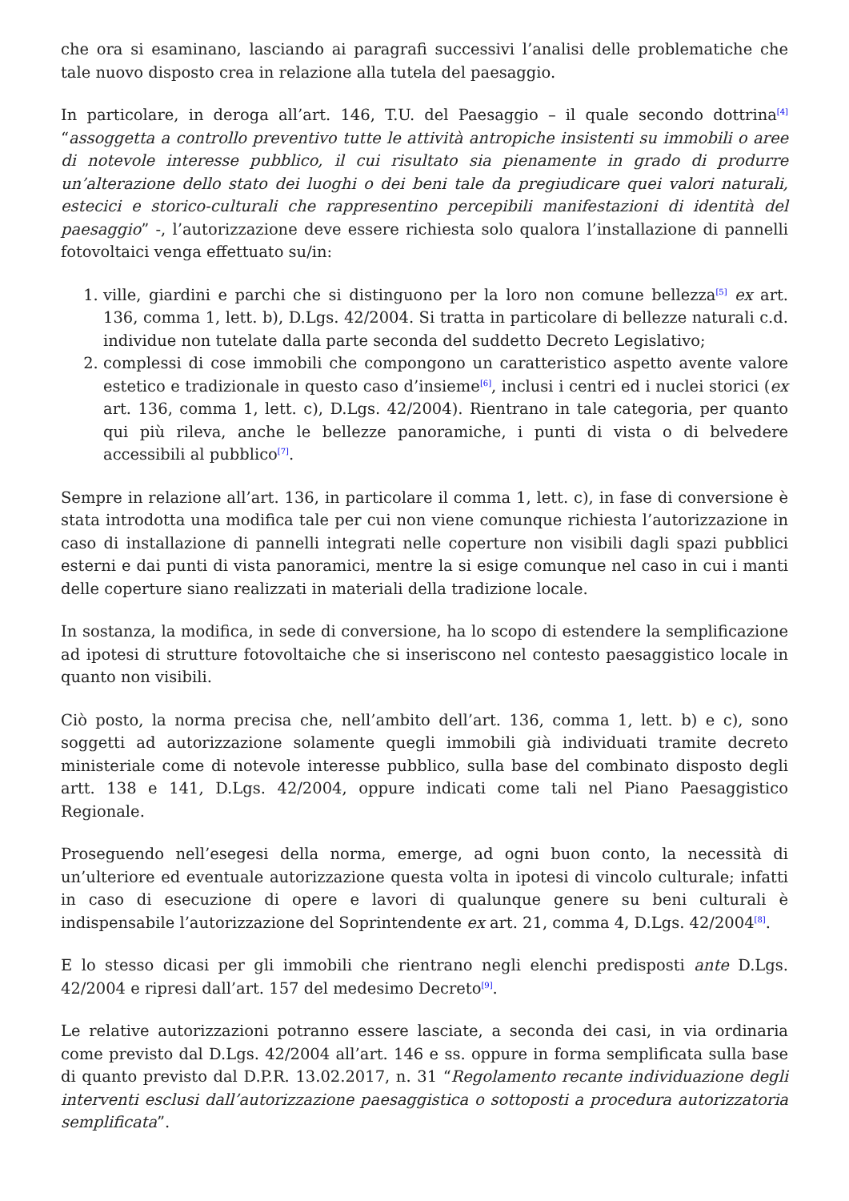che ora si esaminano, lasciando ai paragrafi successivi l’analisi delle problematiche che tale nuovo disposto crea in relazione alla tutela del paesaggio.
In particolare, in deroga all’art. 146, T.U. del Paesaggio – il quale secondo dottrina<sup>[4]</sup> “assoggetta a controllo preventivo tutte le attività antropiche insistenti su immobili o aree di notevole interesse pubblico, il cui risultato sia pienamente in grado di produrre un’alterazione dello stato dei luoghi o dei beni tale da pregiudicare quei valori naturali, estecici e storico-culturali che rappresentino percepibili manifestazioni di identità del paesaggio” -, l’autorizzazione deve essere richiesta solo qualora l’installazione di pannelli fotovoltaici venga effettuato su/in:
1. ville, giardini e parchi che si distinguono per la loro non comune bellezza<sup>[5]</sup> ex art. 136, comma 1, lett. b), D.Lgs. 42/2004. Si tratta in particolare di bellezze naturali c.d. individue non tutelate dalla parte seconda del suddetto Decreto Legislativo;
2. complessi di cose immobili che compongono un caratteristico aspetto avente valore estetico e tradizionale in questo caso d’insieme<sup>[6]</sup>, inclusi i centri ed i nuclei storici (ex art. 136, comma 1, lett. c), D.Lgs. 42/2004). Rientrano in tale categoria, per quanto qui più rileva, anche le bellezze panoramiche, i punti di vista o di belvedere accessibili al pubblico<sup>[7]</sup>.
Sempre in relazione all’art. 136, in particolare il comma 1, lett. c), in fase di conversione è stata introdotta una modifica tale per cui non viene comunque richiesta l’autorizzazione in caso di installazione di pannelli integrati nelle coperture non visibili dagli spazi pubblici esterni e dai punti di vista panoramici, mentre la si esige comunque nel caso in cui i manti delle coperture siano realizzati in materiali della tradizione locale.
In sostanza, la modifica, in sede di conversione, ha lo scopo di estendere la semplificazione ad ipotesi di strutture fotovoltaiche che si inseriscono nel contesto paesaggistico locale in quanto non visibili.
Ciò posto, la norma precisa che, nell’ambito dell’art. 136, comma 1, lett. b) e c), sono soggetti ad autorizzazione solamente quegli immobili già individuati tramite decreto ministeriale come di notevole interesse pubblico, sulla base del combinato disposto degli artt. 138 e 141, D.Lgs. 42/2004, oppure indicati come tali nel Piano Paesaggistico Regionale.
Proseguendo nell’esegesi della norma, emerge, ad ogni buon conto, la necessità di un’ulteriore ed eventuale autorizzazione questa volta in ipotesi di vincolo culturale; infatti in caso di esecuzione di opere e lavori di qualunque genere su beni culturali è indispensabile l’autorizzazione del Soprintendente ex art. 21, comma 4, D.Lgs. 42/2004<sup>[8]</sup>.
E lo stesso dicasi per gli immobili che rientrano negli elenchi predisposti ante D.Lgs. 42/2004 e ripresi dall’art. 157 del medesimo Decreto<sup>[9]</sup>.
Le relative autorizzazioni potranno essere lasciate, a seconda dei casi, in via ordinaria come previsto dal D.Lgs. 42/2004 all’art. 146 e ss. oppure in forma semplificata sulla base di quanto previsto dal D.P.R. 13.02.2017, n. 31 “Regolamento recante individuazione degli interventi esclusi dall’autorizzazione paesaggistica o sottoposti a procedura autorizzatoria semplificata”.